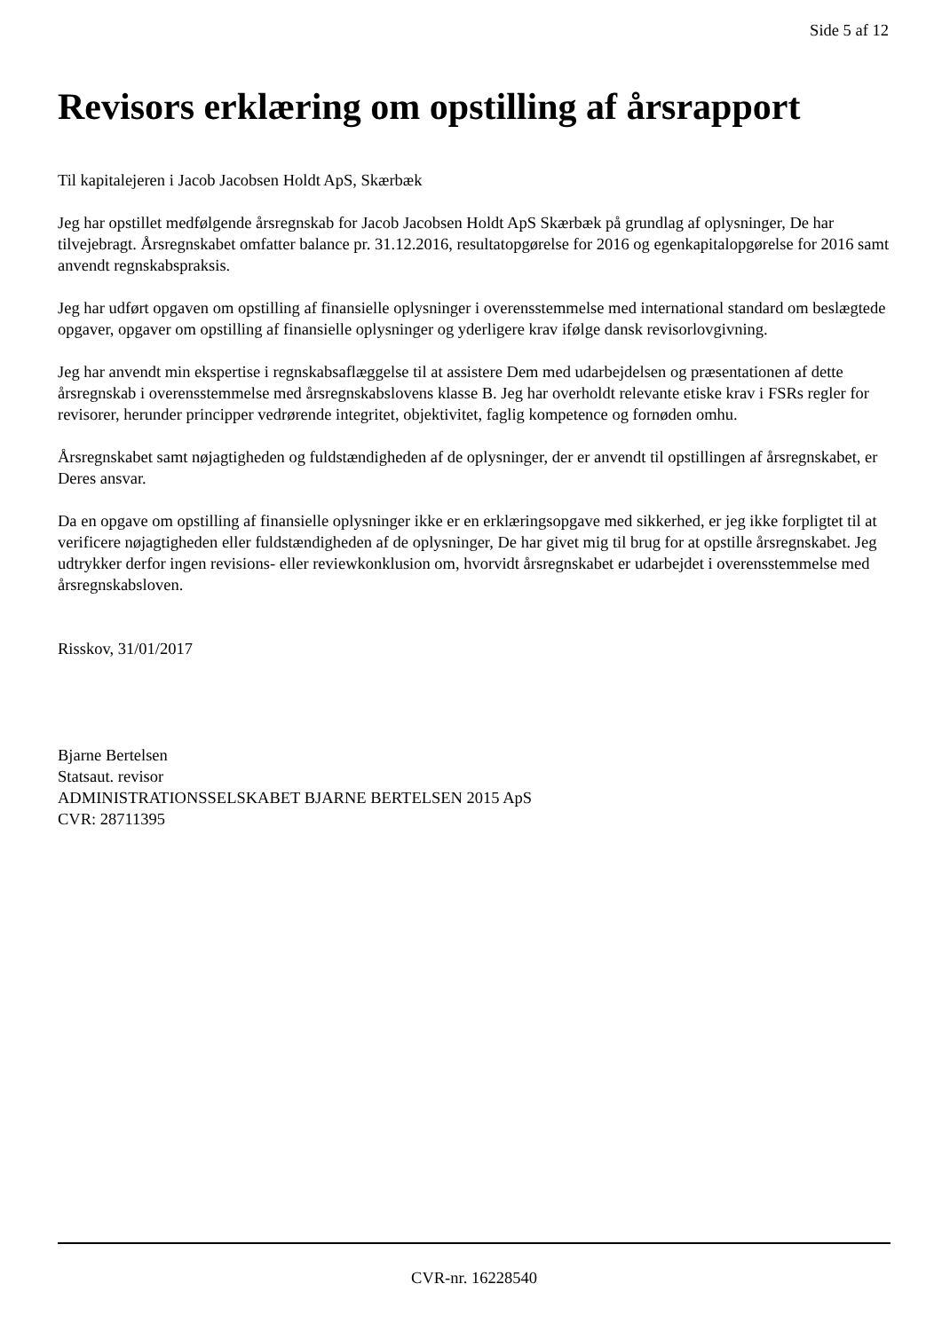Side 5 af 12
Revisors erklæring om opstilling af årsrapport
Til kapitalejeren i Jacob Jacobsen Holdt ApS, Skærbæk
Jeg har opstillet medfølgende årsregnskab for Jacob Jacobsen Holdt ApS Skærbæk på grundlag af oplysninger, De har tilvejebragt. Årsregnskabet omfatter balance pr. 31.12.2016, resultatopgørelse for 2016 og egenkapitalopgørelse for 2016 samt anvendt regnskabspraksis.
Jeg har udført opgaven om opstilling af finansielle oplysninger i overensstemmelse med international standard om beslægtede opgaver, opgaver om opstilling af finansielle oplysninger og yderligere krav ifølge dansk revisorlovgivning.
Jeg har anvendt min ekspertise i regnskabsaflæggelse til at assistere Dem med udarbejdelsen og præsentationen af dette årsregnskab i overensstemmelse med årsregnskabslovens klasse B. Jeg har overholdt relevante etiske krav i FSRs regler for revisorer, herunder principper vedrørende integritet, objektivitet, faglig kompetence og fornøden omhu.
Årsregnskabet samt nøjagtigheden og fuldstændigheden af de oplysninger, der er anvendt til opstillingen af årsregnskabet, er Deres ansvar.
Da en opgave om opstilling af finansielle oplysninger ikke er en erklæringsopgave med sikkerhed, er jeg ikke forpligtet til at verificere nøjagtigheden eller fuldstændigheden af de oplysninger, De har givet mig til brug for at opstille årsregnskabet. Jeg udtrykker derfor ingen revisions- eller reviewkonklusion om, hvorvidt årsregnskabet er udarbejdet i overensstemmelse med årsregnskabsloven.
Risskov, 31/01/2017
Bjarne Bertelsen
Statsaut. revisor
ADMINISTRATIONSSELSKABET BJARNE BERTELSEN 2015 ApS
CVR: 28711395
CVR-nr. 16228540